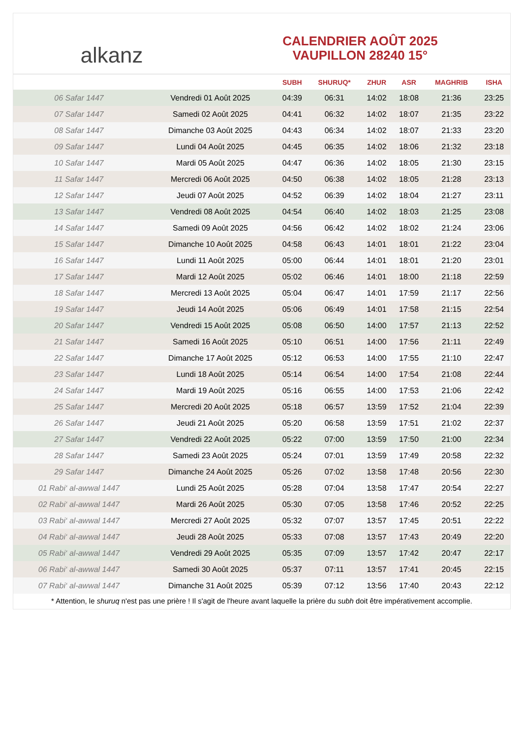alkanz
CALENDRIER AOÛT 2025
VAUPILLON 28240 15°
| | | SUBH | SHURUQ* | ZHUR | ASR | MAGHRIB | ISHA |
| --- | --- | --- | --- | --- | --- | --- | --- |
| 06 Safar 1447 | Vendredi 01 Août 2025 | 04:39 | 06:31 | 14:02 | 18:08 | 21:36 | 23:25 |
| 07 Safar 1447 | Samedi 02 Août 2025 | 04:41 | 06:32 | 14:02 | 18:07 | 21:35 | 23:22 |
| 08 Safar 1447 | Dimanche 03 Août 2025 | 04:43 | 06:34 | 14:02 | 18:07 | 21:33 | 23:20 |
| 09 Safar 1447 | Lundi 04 Août 2025 | 04:45 | 06:35 | 14:02 | 18:06 | 21:32 | 23:18 |
| 10 Safar 1447 | Mardi 05 Août 2025 | 04:47 | 06:36 | 14:02 | 18:05 | 21:30 | 23:15 |
| 11 Safar 1447 | Mercredi 06 Août 2025 | 04:50 | 06:38 | 14:02 | 18:05 | 21:28 | 23:13 |
| 12 Safar 1447 | Jeudi 07 Août 2025 | 04:52 | 06:39 | 14:02 | 18:04 | 21:27 | 23:11 |
| 13 Safar 1447 | Vendredi 08 Août 2025 | 04:54 | 06:40 | 14:02 | 18:03 | 21:25 | 23:08 |
| 14 Safar 1447 | Samedi 09 Août 2025 | 04:56 | 06:42 | 14:02 | 18:02 | 21:24 | 23:06 |
| 15 Safar 1447 | Dimanche 10 Août 2025 | 04:58 | 06:43 | 14:01 | 18:01 | 21:22 | 23:04 |
| 16 Safar 1447 | Lundi 11 Août 2025 | 05:00 | 06:44 | 14:01 | 18:01 | 21:20 | 23:01 |
| 17 Safar 1447 | Mardi 12 Août 2025 | 05:02 | 06:46 | 14:01 | 18:00 | 21:18 | 22:59 |
| 18 Safar 1447 | Mercredi 13 Août 2025 | 05:04 | 06:47 | 14:01 | 17:59 | 21:17 | 22:56 |
| 19 Safar 1447 | Jeudi 14 Août 2025 | 05:06 | 06:49 | 14:01 | 17:58 | 21:15 | 22:54 |
| 20 Safar 1447 | Vendredi 15 Août 2025 | 05:08 | 06:50 | 14:00 | 17:57 | 21:13 | 22:52 |
| 21 Safar 1447 | Samedi 16 Août 2025 | 05:10 | 06:51 | 14:00 | 17:56 | 21:11 | 22:49 |
| 22 Safar 1447 | Dimanche 17 Août 2025 | 05:12 | 06:53 | 14:00 | 17:55 | 21:10 | 22:47 |
| 23 Safar 1447 | Lundi 18 Août 2025 | 05:14 | 06:54 | 14:00 | 17:54 | 21:08 | 22:44 |
| 24 Safar 1447 | Mardi 19 Août 2025 | 05:16 | 06:55 | 14:00 | 17:53 | 21:06 | 22:42 |
| 25 Safar 1447 | Mercredi 20 Août 2025 | 05:18 | 06:57 | 13:59 | 17:52 | 21:04 | 22:39 |
| 26 Safar 1447 | Jeudi 21 Août 2025 | 05:20 | 06:58 | 13:59 | 17:51 | 21:02 | 22:37 |
| 27 Safar 1447 | Vendredi 22 Août 2025 | 05:22 | 07:00 | 13:59 | 17:50 | 21:00 | 22:34 |
| 28 Safar 1447 | Samedi 23 Août 2025 | 05:24 | 07:01 | 13:59 | 17:49 | 20:58 | 22:32 |
| 29 Safar 1447 | Dimanche 24 Août 2025 | 05:26 | 07:02 | 13:58 | 17:48 | 20:56 | 22:30 |
| 01 Rabi‘ al-awwal 1447 | Lundi 25 Août 2025 | 05:28 | 07:04 | 13:58 | 17:47 | 20:54 | 22:27 |
| 02 Rabi‘ al-awwal 1447 | Mardi 26 Août 2025 | 05:30 | 07:05 | 13:58 | 17:46 | 20:52 | 22:25 |
| 03 Rabi‘ al-awwal 1447 | Mercredi 27 Août 2025 | 05:32 | 07:07 | 13:57 | 17:45 | 20:51 | 22:22 |
| 04 Rabi‘ al-awwal 1447 | Jeudi 28 Août 2025 | 05:33 | 07:08 | 13:57 | 17:43 | 20:49 | 22:20 |
| 05 Rabi‘ al-awwal 1447 | Vendredi 29 Août 2025 | 05:35 | 07:09 | 13:57 | 17:42 | 20:47 | 22:17 |
| 06 Rabi‘ al-awwal 1447 | Samedi 30 Août 2025 | 05:37 | 07:11 | 13:57 | 17:41 | 20:45 | 22:15 |
| 07 Rabi‘ al-awwal 1447 | Dimanche 31 Août 2025 | 05:39 | 07:12 | 13:56 | 17:40 | 20:43 | 22:12 |
* Attention, le shuruq n'est pas une prière ! Il s'agit de l'heure avant laquelle la prière du subh doit être impérativement accomplie.